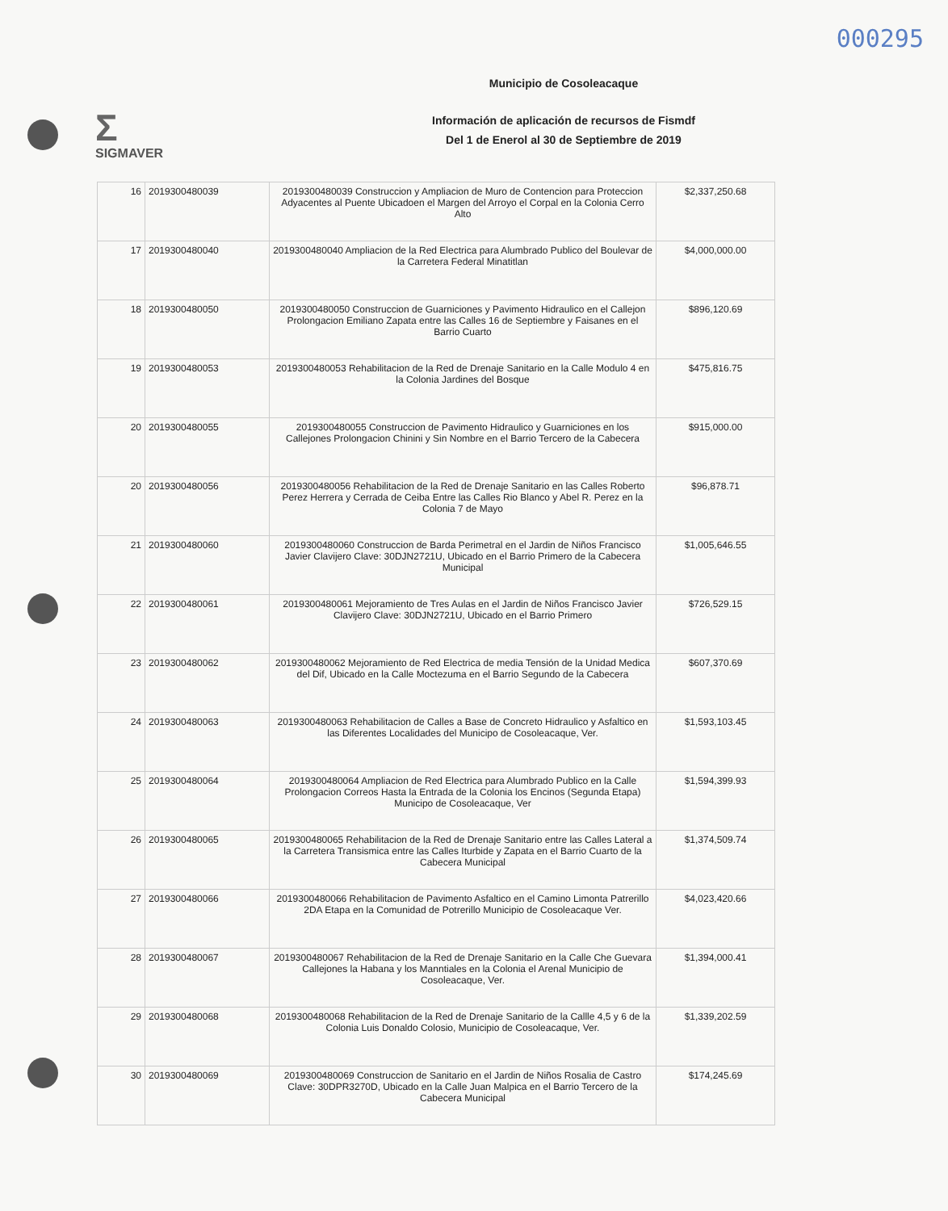000295
Σ
SIGMAVER
Municipio de Cosoleacaque
Información de aplicación de recursos de Fismdf
Del 1 de Enerol al 30 de Septiembre de 2019
| 16 | 2019300480039 | 2019300480039 Construccion y Ampliacion de Muro de Contencion para Proteccion Adyacentes al Puente Ubicadoen el Margen del Arroyo el Corpal en la Colonia Cerro Alto | $2,337,250.68 |
| 17 | 2019300480040 | 2019300480040 Ampliacion de la Red Electrica para Alumbrado Publico del Boulevar de la Carretera Federal Minatitlan | $4,000,000.00 |
| 18 | 2019300480050 | 2019300480050 Construccion de Guarniciones y Pavimento Hidraulico en el Callejon Prolongacion Emiliano Zapata entre las Calles 16 de Septiembre y Faisanes en el Barrio Cuarto | $896,120.69 |
| 19 | 2019300480053 | 2019300480053 Rehabilitacion de la Red de Drenaje Sanitario en la Calle Modulo 4 en la Colonia Jardines del Bosque | $475,816.75 |
| 20 | 2019300480055 | 2019300480055 Construccion de Pavimento Hidraulico y Guarniciones en los Callejones Prolongacion Chinini y Sin Nombre en el Barrio Tercero de la Cabecera | $915,000.00 |
| 20 | 2019300480056 | 2019300480056 Rehabilitacion de la Red de Drenaje Sanitario en las Calles Roberto Perez Herrera y Cerrada de Ceiba Entre las Calles Rio Blanco y Abel R. Perez en la Colonia 7 de Mayo | $96,878.71 |
| 21 | 2019300480060 | 2019300480060 Construccion de Barda Perimetral en el Jardin de Niños Francisco Javier Clavijero Clave: 30DJN2721U, Ubicado en el Barrio Primero de la Cabecera Municipal | $1,005,646.55 |
| 22 | 2019300480061 | 2019300480061 Mejoramiento de Tres Aulas en el Jardin de Niños Francisco Javier Clavijero Clave: 30DJN2721U, Ubicado en el Barrio Primero | $726,529.15 |
| 23 | 2019300480062 | 2019300480062 Mejoramiento de Red Electrica de media Tensión de la Unidad Medica del Dif, Ubicado en la Calle Moctezuma en el Barrio Segundo de la Cabecera | $607,370.69 |
| 24 | 2019300480063 | 2019300480063 Rehabilitacion de Calles a Base de Concreto Hidraulico y Asfaltico en las Diferentes Localidades del Municipo de Cosoleacaque, Ver. | $1,593,103.45 |
| 25 | 2019300480064 | 2019300480064 Ampliacion de Red Electrica para Alumbrado Publico en la Calle Prolongacion Correos Hasta la Entrada de la Colonia los Encinos (Segunda Etapa) Municipo de Cosoleacaque, Ver | $1,594,399.93 |
| 26 | 2019300480065 | 2019300480065 Rehabilitacion de la Red de Drenaje Sanitario entre las Calles Lateral a la Carretera Transismica entre las Calles Iturbide y Zapata en el Barrio Cuarto de la Cabecera Municipal | $1,374,509.74 |
| 27 | 2019300480066 | 2019300480066 Rehabilitacion de Pavimento Asfaltico en el Camino Limonta Patrerillo 2DA Etapa en la Comunidad de Potrerillo Municipio de Cosoleacaque Ver. | $4,023,420.66 |
| 28 | 2019300480067 | 2019300480067 Rehabilitacion de la Red de Drenaje Sanitario en la Calle Che Guevara Callejones la Habana y los Manntiales en la Colonia el Arenal Municipio de Cosoleacaque, Ver. | $1,394,000.41 |
| 29 | 2019300480068 | 2019300480068 Rehabilitacion de la Red de Drenaje Sanitario de la Callle 4,5 y 6 de la Colonia Luis Donaldo Colosio, Municipio de Cosoleacaque, Ver. | $1,339,202.59 |
| 30 | 2019300480069 | 2019300480069 Construccion de Sanitario en el Jardin de Niños Rosalia de Castro Clave: 30DPR3270D, Ubicado en la Calle Juan Malpica en el Barrio Tercero de la Cabecera Municipal | $174,245.69 |